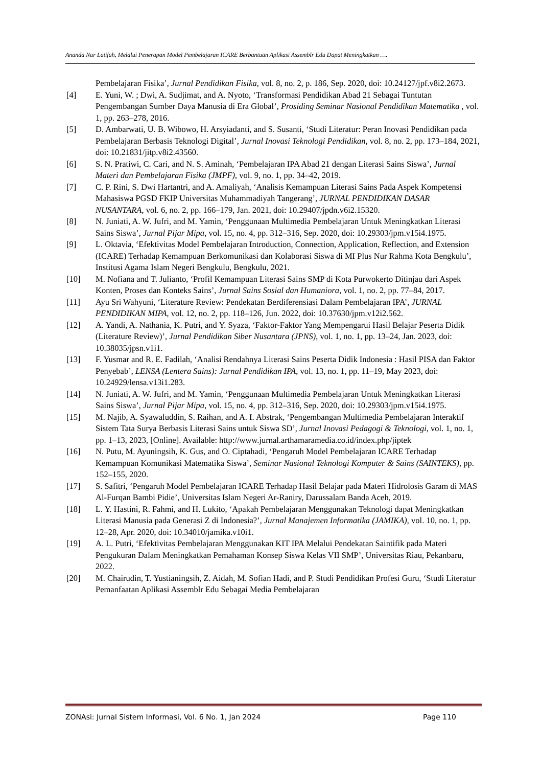Ananda Nur Latifah, Melalui Penerapan Model Pembelajaran ICARE Berbantuan Aplikasi Assemblr Edu Dapat Meningkatkan ….
Pembelajaran Fisika’, Jurnal Pendidikan Fisika, vol. 8, no. 2, p. 186, Sep. 2020, doi: 10.24127/jpf.v8i2.2673.
[4] E. Yuni, W. ; Dwi, A. Sudjimat, and A. Nyoto, ‘Transformasi Pendidikan Abad 21 Sebagai Tuntutan Pengembangan Sumber Daya Manusia di Era Global’, Prosiding Seminar Nasional Pendidikan Matematika , vol. 1, pp. 263–278, 2016.
[5] D. Ambarwati, U. B. Wibowo, H. Arsyiadanti, and S. Susanti, ‘Studi Literatur: Peran Inovasi Pendidikan pada Pembelajaran Berbasis Teknologi Digital’, Jurnal Inovasi Teknologi Pendidikan, vol. 8, no. 2, pp. 173–184, 2021, doi: 10.21831/jitp.v8i2.43560.
[6] S. N. Pratiwi, C. Cari, and N. S. Aminah, ‘Pembelajaran IPA Abad 21 dengan Literasi Sains Siswa’, Jurnal Materi dan Pembelajaran Fisika (JMPF), vol. 9, no. 1, pp. 34–42, 2019.
[7] C. P. Rini, S. Dwi Hartantri, and A. Amaliyah, ‘Analisis Kemampuan Literasi Sains Pada Aspek Kompetensi Mahasiswa PGSD FKIP Universitas Muhammadiyah Tangerang’, JURNAL PENDIDIKAN DASAR NUSANTARA, vol. 6, no. 2, pp. 166–179, Jan. 2021, doi: 10.29407/jpdn.v6i2.15320.
[8] N. Juniati, A. W. Jufri, and M. Yamin, ‘Penggunaan Multimedia Pembelajaran Untuk Meningkatkan Literasi Sains Siswa’, Jurnal Pijar Mipa, vol. 15, no. 4, pp. 312–316, Sep. 2020, doi: 10.29303/jpm.v15i4.1975.
[9] L. Oktavia, ‘Efektivitas Model Pembelajaran Introduction, Connection, Application, Reflection, and Extension (ICARE) Terhadap Kemampuan Berkomunikasi dan Kolaborasi Siswa di MI Plus Nur Rahma Kota Bengkulu’, Institusi Agama Islam Negeri Bengkulu, Bengkulu, 2021.
[10] M. Nofiana and T. Julianto, ‘Profil Kemampuan Literasi Sains SMP di Kota Purwokerto Ditinjau dari Aspek Konten, Proses dan Konteks Sains’, Jurnal Sains Sosial dan Humaniora, vol. 1, no. 2, pp. 77–84, 2017.
[11] Ayu Sri Wahyuni, ‘Literature Review: Pendekatan Berdiferensiasi Dalam Pembelajaran IPA’, JURNAL PENDIDIKAN MIPA, vol. 12, no. 2, pp. 118–126, Jun. 2022, doi: 10.37630/jpm.v12i2.562.
[12] A. Yandi, A. Nathania, K. Putri, and Y. Syaza, ‘Faktor-Faktor Yang Mempengarui Hasil Belajar Peserta Didik (Literature Review)’, Jurnal Pendidikan Siber Nusantara (JPNS), vol. 1, no. 1, pp. 13–24, Jan. 2023, doi: 10.38035/jpsn.v1i1.
[13] F. Yusmar and R. E. Fadilah, ‘Analisi Rendahnya Literasi Sains Peserta Didik Indonesia : Hasil PISA dan Faktor Penyebab’, LENSA (Lentera Sains): Jurnal Pendidikan IPA, vol. 13, no. 1, pp. 11–19, May 2023, doi: 10.24929/lensa.v13i1.283.
[14] N. Juniati, A. W. Jufri, and M. Yamin, ‘Penggunaan Multimedia Pembelajaran Untuk Meningkatkan Literasi Sains Siswa’, Jurnal Pijar Mipa, vol. 15, no. 4, pp. 312–316, Sep. 2020, doi: 10.29303/jpm.v15i4.1975.
[15] M. Najib, A. Syawaluddin, S. Raihan, and A. I. Abstrak, ‘Pengembangan Multimedia Pembelajaran Interaktif Sistem Tata Surya Berbasis Literasi Sains untuk Siswa SD’, Jurnal Inovasi Pedagogi & Teknologi, vol. 1, no. 1, pp. 1–13, 2023, [Online]. Available: http://www.jurnal.arthamaramedia.co.id/index.php/jiptek
[16] N. Putu, M. Ayuningsih, K. Gus, and O. Ciptahadi, ‘Pengaruh Model Pembelajaran ICARE Terhadap Kemampuan Komunikasi Matematika Siswa’, Seminar Nasional Teknologi Komputer & Sains (SAINTEKS), pp. 152–155, 2020.
[17] S. Safitri, ‘Pengaruh Model Pembelajaran ICARE Terhadap Hasil Belajar pada Materi Hidrolosis Garam di MAS Al-Furqan Bambi Pidie’, Universitas Islam Negeri Ar-Raniry, Darussalam Banda Aceh, 2019.
[18] L. Y. Hastini, R. Fahmi, and H. Lukito, ‘Apakah Pembelajaran Menggunakan Teknologi dapat Meningkatkan Literasi Manusia pada Generasi Z di Indonesia?’, Jurnal Manajemen Informatika (JAMIKA), vol. 10, no. 1, pp. 12–28, Apr. 2020, doi: 10.34010/jamika.v10i1.
[19] A. L. Putri, ‘Efektivitas Pembelajaran Menggunakan KIT IPA Melalui Pendekatan Saintifik pada Materi Pengukuran Dalam Meningkatkan Pemahaman Konsep Siswa Kelas VII SMP’, Universitas Riau, Pekanbaru, 2022.
[20] M. Chairudin, T. Yustianingsih, Z. Aidah, M. Sofian Hadi, and P. Studi Pendidikan Profesi Guru, ‘Studi Literatur Pemanfaatan Aplikasi Assemblr Edu Sebagai Media Pembelajaran
ZONAsi: Jurnal Sistem Informasi, Vol. 6 No. 1, Jan 2024 Page 110